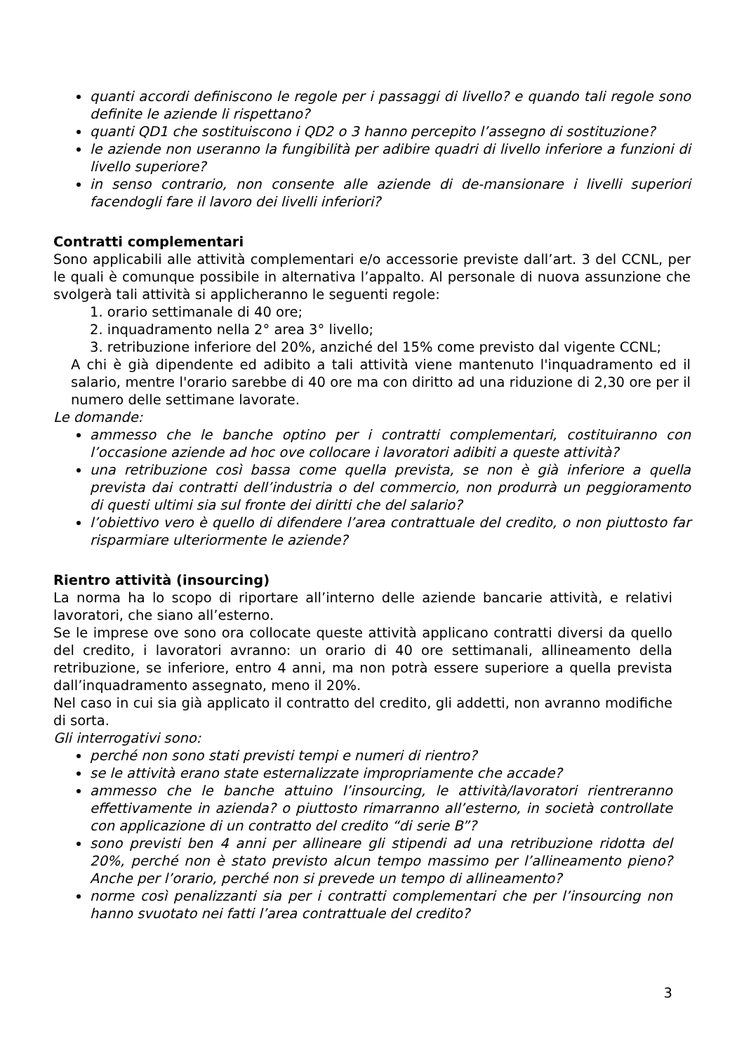quanti accordi definiscono le regole per i passaggi di livello? e quando tali regole sono definite le aziende li rispettano?
quanti QD1 che sostituiscono i QD2 o 3 hanno percepito l’assegno di sostituzione?
le aziende non useranno la fungibilità per adibire quadri di livello inferiore a funzioni di livello superiore?
in senso contrario, non consente alle aziende di de-mansionare i livelli superiori facendogli fare il lavoro dei livelli inferiori?
Contratti complementari
Sono applicabili alle attività complementari e/o accessorie previste dall’art. 3 del CCNL, per le quali è comunque possibile in alternativa l’appalto. Al personale di nuova assunzione che svolgerà tali attività si applicheranno le seguenti regole:
1. orario settimanale di 40 ore;
2. inquadramento nella 2° area 3° livello;
3. retribuzione inferiore del 20%, anziché del 15% come previsto dal vigente CCNL;
A chi è già dipendente ed adibito a tali attività viene mantenuto l'inquadramento ed il salario, mentre l'orario sarebbe di 40 ore ma con diritto ad una riduzione di 2,30 ore per il numero delle settimane lavorate.
Le domande:
ammesso che le banche optino per i contratti complementari, costituiranno con l’occasione aziende ad hoc ove collocare i lavoratori adibiti a queste attività?
una retribuzione così bassa come quella prevista, se non è già inferiore a quella prevista dai contratti dell’industria o del commercio, non produrrà un peggioramento di questi ultimi sia sul fronte dei diritti che del salario?
l’obiettivo vero è quello di difendere l’area contrattuale del credito, o non piuttosto far risparmiare ulteriormente le aziende?
Rientro attività (insourcing)
La norma ha lo scopo di riportare all’interno delle aziende bancarie attività, e relativi lavoratori, che siano all’esterno.
Se le imprese ove sono ora collocate queste attività applicano contratti diversi da quello del credito, i lavoratori avranno: un orario di 40 ore settimanali, allineamento della retribuzione, se inferiore, entro 4 anni, ma non potrà essere superiore a quella prevista dall’inquadramento assegnato, meno il 20%.
Nel caso in cui sia già applicato il contratto del credito, gli addetti, non avranno modifiche di sorta.
Gli interrogativi sono:
perché non sono stati previsti tempi e numeri di rientro?
se le attività erano state esternalizzate impropriamente che accade?
ammesso che le banche attuino l’insourcing, le attività/lavoratori rientreranno effettivamente in azienda? o piuttosto rimarranno all’esterno, in società controllate con applicazione di un contratto del credito “di serie B”?
sono previsti ben 4 anni per allineare gli stipendi ad una retribuzione ridotta del 20%, perché non è stato previsto alcun tempo massimo per l’allineamento pieno? Anche per l’orario, perché non si prevede un tempo di allineamento?
norme così penalizzanti sia per i contratti complementari che per l’insourcing non hanno svuotato nei fatti l’area contrattuale del credito?
3